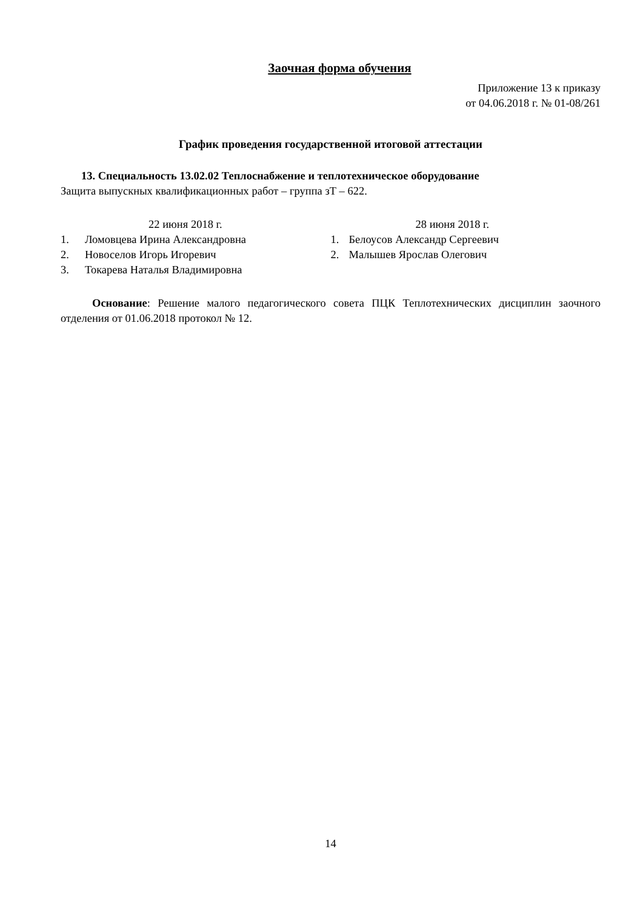Заочная форма обучения
Приложение 13 к приказу
от 04.06.2018 г. № 01-08/261
График проведения государственной итоговой аттестации
13. Специальность 13.02.02 Теплоснабжение и теплотехническое оборудование
Защита выпускных квалификационных работ – группа зТ – 622.
22 июня 2018 г.
1. Ломовцева Ирина Александровна
2. Новоселов Игорь Игоревич
3. Токарева Наталья Владимировна
28 июня 2018 г.
1. Белоусов Александр Сергеевич
2. Малышев Ярослав Олегович
Основание: Решение малого педагогического совета ПЦК Теплотехнических дисциплин заочного отделения от 01.06.2018 протокол № 12.
14